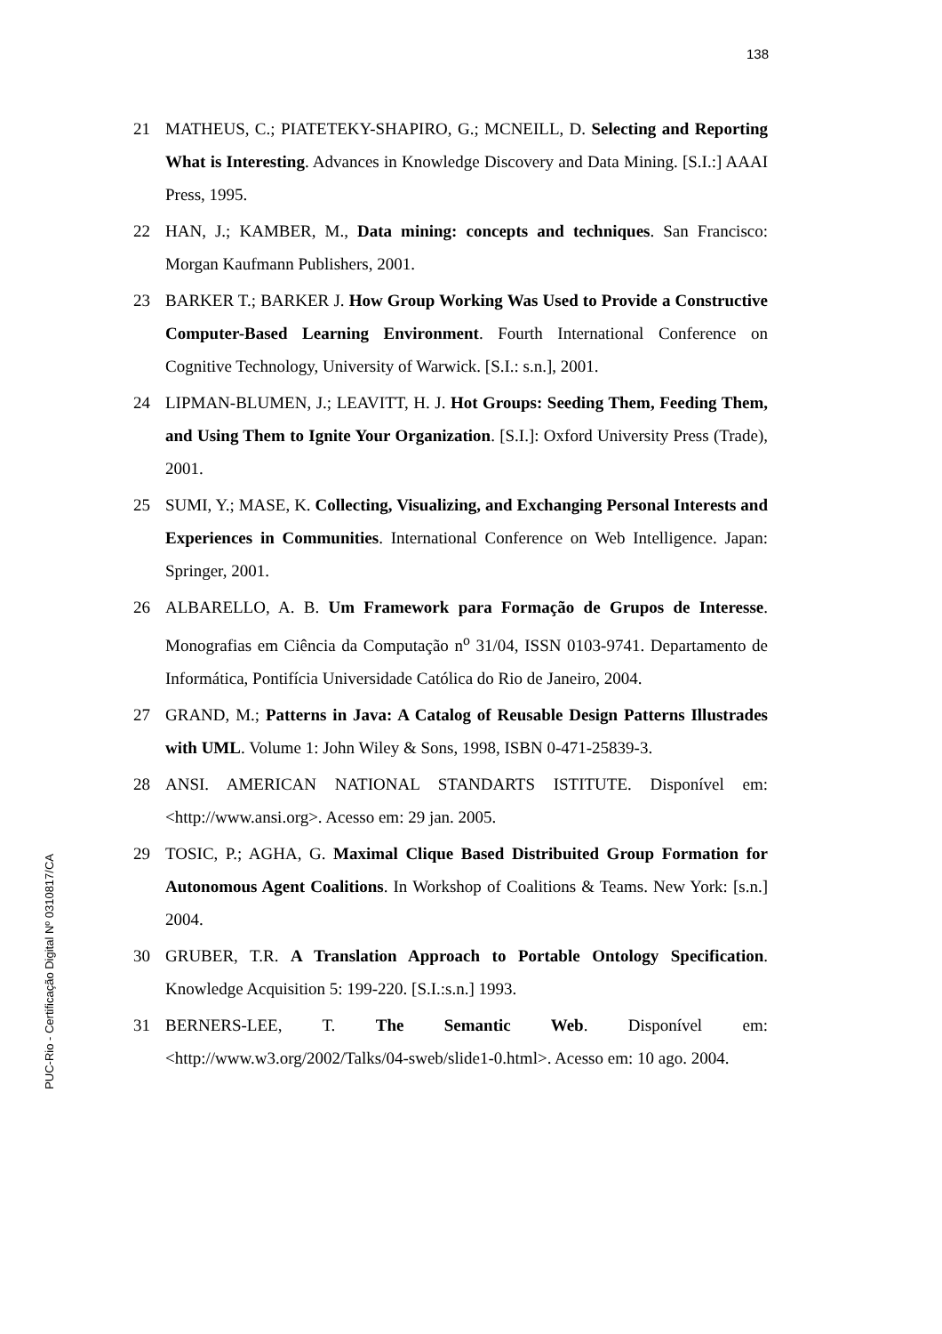138
PUC-Rio - Certificação Digital Nº 0310817/CA
21 MATHEUS, C.; PIATETEKY-SHAPIRO, G.; MCNEILL, D. Selecting and Reporting What is Interesting. Advances in Knowledge Discovery and Data Mining. [S.I.:] AAAI Press, 1995.
22 HAN, J.; KAMBER, M., Data mining: concepts and techniques. San Francisco: Morgan Kaufmann Publishers, 2001.
23 BARKER T.; BARKER J. How Group Working Was Used to Provide a Constructive Computer-Based Learning Environment. Fourth International Conference on Cognitive Technology, University of Warwick. [S.I.: s.n.], 2001.
24 LIPMAN-BLUMEN, J.; LEAVITT, H. J. Hot Groups: Seeding Them, Feeding Them, and Using Them to Ignite Your Organization. [S.I.]: Oxford University Press (Trade), 2001.
25 SUMI, Y.; MASE, K. Collecting, Visualizing, and Exchanging Personal Interests and Experiences in Communities. International Conference on Web Intelligence. Japan: Springer, 2001.
26 ALBARELLO, A. B. Um Framework para Formação de Grupos de Interesse. Monografias em Ciência da Computação n<sup>o</sup> 31/04, ISSN 0103-9741. Departamento de Informática, Pontifícia Universidade Católica do Rio de Janeiro, 2004.
27 GRAND, M.; Patterns in Java: A Catalog of Reusable Design Patterns Illustrades with UML. Volume 1: John Wiley & Sons, 1998, ISBN 0-471-25839-3.
28 ANSI. AMERICAN NATIONAL STANDARTS ISTITUTE. Disponível em: <http://www.ansi.org>. Acesso em: 29 jan. 2005.
29 TOSIC, P.; AGHA, G. Maximal Clique Based Distribuited Group Formation for Autonomous Agent Coalitions. In Workshop of Coalitions & Teams. New York: [s.n.] 2004.
30 GRUBER, T.R. A Translation Approach to Portable Ontology Specification. Knowledge Acquisition 5: 199-220. [S.I.:s.n.] 1993.
31 BERNERS-LEE, T. The Semantic Web. Disponível em: <http://www.w3.org/2002/Talks/04-sweb/slide1-0.html>. Acesso em: 10 ago. 2004.